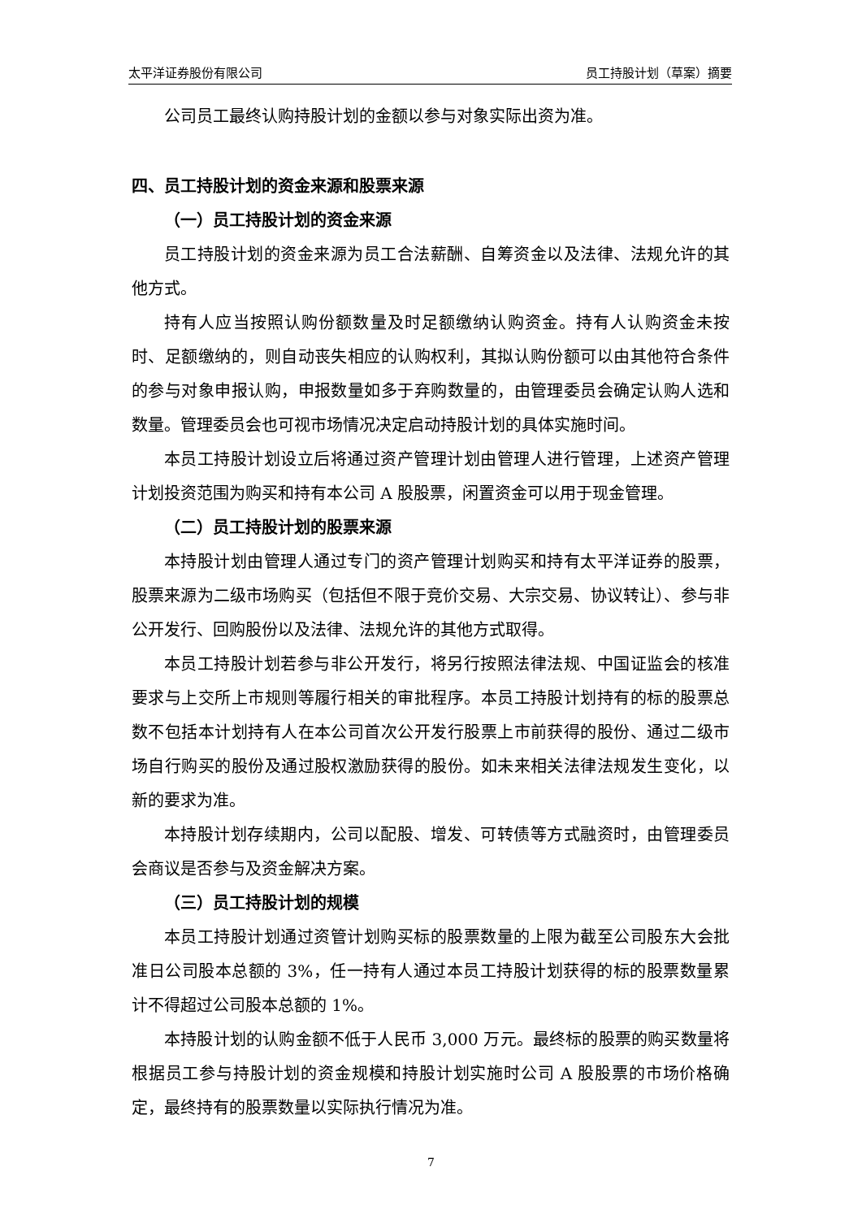太平洋证券股份有限公司 员工持股计划（草案）摘要
公司员工最终认购持股计划的金额以参与对象实际出资为准。
四、员工持股计划的资金来源和股票来源
（一）员工持股计划的资金来源
员工持股计划的资金来源为员工合法薪酬、自筹资金以及法律、法规允许的其他方式。
持有人应当按照认购份额数量及时足额缴纳认购资金。持有人认购资金未按时、足额缴纳的，则自动丧失相应的认购权利，其拟认购份额可以由其他符合条件的参与对象申报认购，申报数量如多于弃购数量的，由管理委员会确定认购人选和数量。管理委员会也可视市场情况决定启动持股计划的具体实施时间。
本员工持股计划设立后将通过资产管理计划由管理人进行管理，上述资产管理计划投资范围为购买和持有本公司 A 股股票，闲置资金可以用于现金管理。
（二）员工持股计划的股票来源
本持股计划由管理人通过专门的资产管理计划购买和持有太平洋证券的股票，股票来源为二级市场购买（包括但不限于竞价交易、大宗交易、协议转让）、参与非公开发行、回购股份以及法律、法规允许的其他方式取得。
本员工持股计划若参与非公开发行，将另行按照法律法规、中国证监会的核准要求与上交所上市规则等履行相关的审批程序。本员工持股计划持有的标的股票总数不包括本计划持有人在本公司首次公开发行股票上市前获得的股份、通过二级市场自行购买的股份及通过股权激励获得的股份。如未来相关法律法规发生变化，以新的要求为准。
本持股计划存续期内，公司以配股、增发、可转债等方式融资时，由管理委员会商议是否参与及资金解决方案。
（三）员工持股计划的规模
本员工持股计划通过资管计划购买标的股票数量的上限为截至公司股东大会批准日公司股本总额的 3%，任一持有人通过本员工持股计划获得的标的股票数量累计不得超过公司股本总额的 1%。
本持股计划的认购金额不低于人民币 3,000 万元。最终标的股票的购买数量将根据员工参与持股计划的资金规模和持股计划实施时公司 A 股股票的市场价格确定，最终持有的股票数量以实际执行情况为准。
7